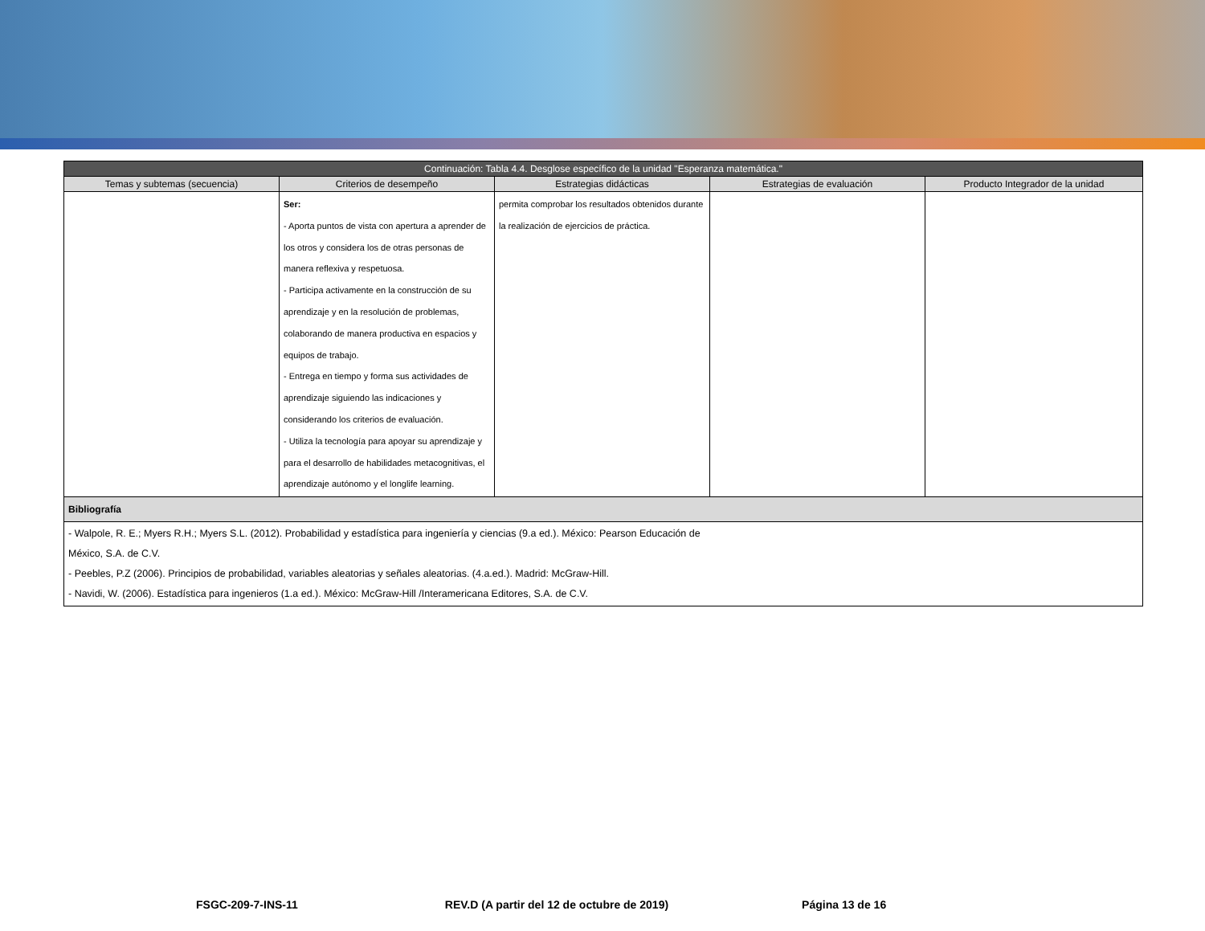| Continuación: Tabla 4.4. Desglose específico de la unidad "Esperanza matemática." | | | | |
| Temas y subtemas (secuencia) | Criterios de desempeño | Estrategias didácticas | Estrategias de evaluación | Producto Integrador de la unidad |
| | Ser: - Aporta puntos de vista con apertura a aprender de los otros y considera los de otras personas de manera reflexiva y respetuosa. - Participa activamente en la construcción de su aprendizaje y en la resolución de problemas, colaborando de manera productiva en espacios y equipos de trabajo. - Entrega en tiempo y forma sus actividades de aprendizaje siguiendo las indicaciones y considerando los criterios de evaluación. - Utiliza la tecnología para apoyar su aprendizaje y para el desarrollo de habilidades metacognitivas, el aprendizaje autónomo y el longlife learning. | permita comprobar los resultados obtenidos durante la realización de ejercicios de práctica. | | |
| Bibliografía | | | | |
| - Walpole, R. E.; Myers R.H.; Myers S.L. (2012). Probabilidad y estadística para ingeniería y ciencias (9.a ed.). México: Pearson Educación de México, S.A. de C.V. - Peebles, P.Z (2006). Principios de probabilidad, variables aleatorias y señales aleatorias. (4.a.ed.). Madrid: McGraw-Hill. - Navidi, W. (2006). Estadística para ingenieros (1.a ed.). México: McGraw-Hill /Interamericana Editores, S.A. de C.V. | | | | |
FSGC-209-7-INS-11 REV.D (A partir del 12 de octubre de 2019) Página 13 de 16